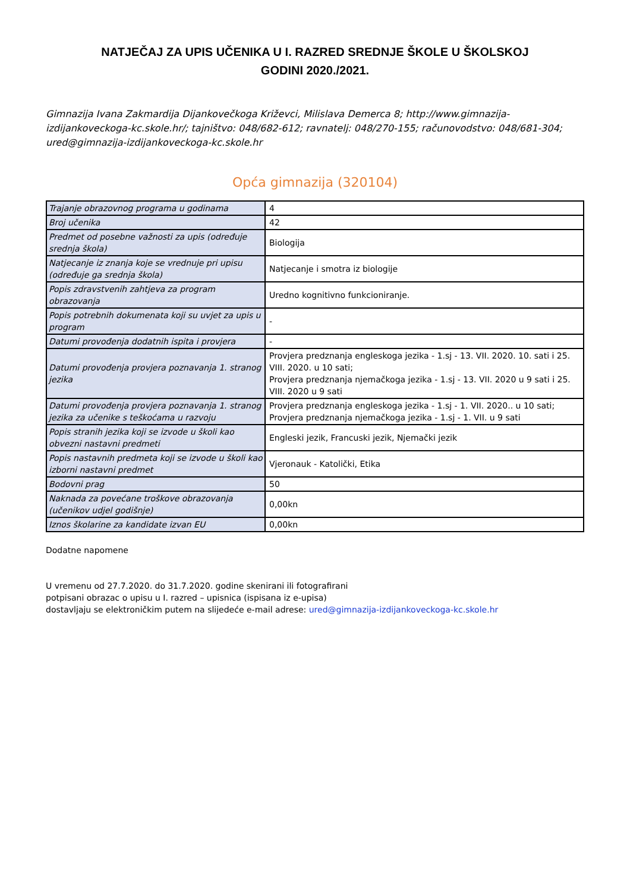NATJEČAJ ZA UPIS UČENIKA U I. RAZRED SREDNJE ŠKOLE U ŠKOLSKOJ
GODINI 2020./2021.
Gimnazija Ivana Zakmardija Dijankovečkoga Križevci, Milislava Demerca 8; http://www.gimnazija-izdijankoveckoga-kc.skole.hr/; tajništvo: 048/682-612; ravnatelj: 048/270-155; računovodstvo: 048/681-304; ured@gimnazija-izdijankoveckoga-kc.skole.hr
Opća gimnazija (320104)
| Trajanje obrazovnog programa u godinama | 4 |
| Broj učenika | 42 |
| Predmet od posebne važnosti za upis (određuje srednja škola) | Biologija |
| Natjecanje iz znanja koje se vrednuje pri upisu (određuje ga srednja škola) | Natjecanje i smotra iz biologije |
| Popis zdravstvenih zahtjeva za program obrazovanja | Uredno kognitivno funkcioniranje. |
| Popis potrebnih dokumenata koji su uvjet za upis u program | - |
| Datumi provođenja dodatnih ispita i provjera | - |
| Datumi provođenja provjera poznavanja 1. stranog jezika | Provjera predznanja engleskoga jezika - 1.sj - 13. VII. 2020. 10. sati i 25. VIII. 2020. u 10 sati; Provjera predznanja njemačkoga jezika - 1.sj - 13. VII. 2020 u 9 sati i 25. VIII. 2020 u 9 sati |
| Datumi provođenja provjera poznavanja 1. stranog jezika za učenike s teškoćama u razvoju | Provjera predznanja engleskoga jezika - 1.sj - 1. VII. 2020.. u 10 sati; Provjera predznanja njemačkoga jezika - 1.sj - 1. VII. u 9 sati |
| Popis stranih jezika koji se izvode u školi kao obvezni nastavni predmeti | Engleski jezik, Francuski jezik, Njemački jezik |
| Popis nastavnih predmeta koji se izvode u školi kao izborni nastavni predmet | Vjeronauk - Katolički, Etika |
| Bodovni prag | 50 |
| Naknada za povećane troškove obrazovanja (učenikov udjel godišnje) | 0,00kn |
| Iznos školarine za kandidate izvan EU | 0,00kn |
Dodatne napomene
U vremenu od 27.7.2020. do 31.7.2020. godine skenirani ili fotografirani
potpisani obrazac o upisu u I. razred – upisnica (ispisana iz e-upisa)
dostavljaju se elektroničkim putem na slijedeće e-mail adrese: ured@gimnazija-izdijankoveckoga-kc.skole.hr